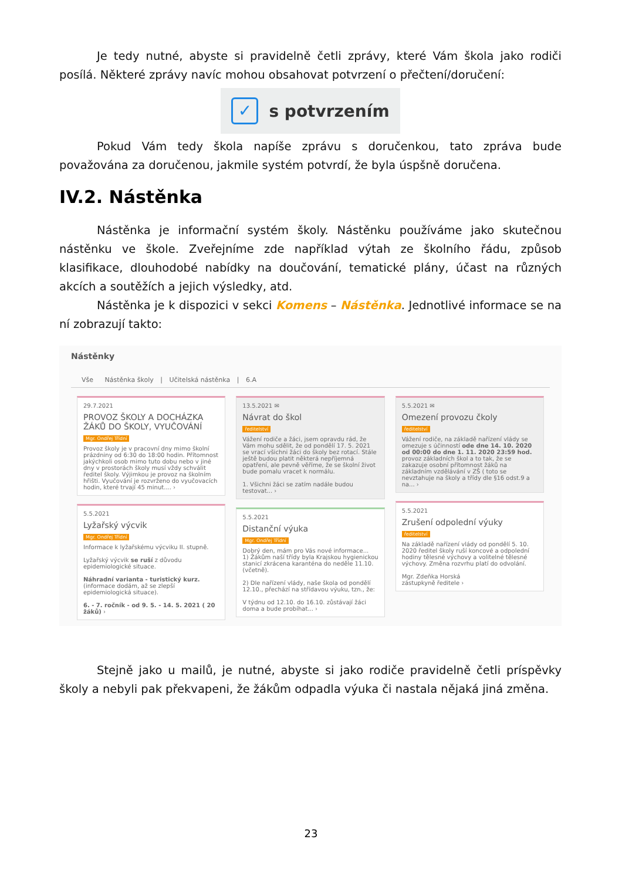Je tedy nutné, abyste si pravidelně četli zprávy, které Vám škola jako rodiči posílá. Některé zprávy navíc mohou obsahovat potvrzení o přečtení/doručení:
✓ s potvrzením
Pokud Vám tedy škola napíše zprávu s doručenkou, tato zpráva bude považována za doručenou, jakmile systém potvrdí, že byla úspšně doručena.
IV.2. Nástěnka
Nástěnka je informační systém školy. Nástěnku používáme jako skutečnou nástěnku ve škole. Zveřejníme zde například výtah ze školního řádu, způsob klasifikace, dlouhodobé nabídky na doučování, tematické plány, účast na různých akcích a soutěžích a jejich výsledky, atd.
Nástěnka je k dispozici v sekci Komens – Nástěnka. Jednotlivé informace se na ní zobrazují takto:
Nástěnky
Vše Nástěnka školy | Učitelská nástěnka | 6.A
29.7.2021
PROVOZ ŠKOLY A DOCHÁZKA ŽÁKŮ DO ŠKOLY, VYUČOVÁNÍ
Mgr. Ondřej Třídní
Provoz školy je v pracovní dny mimo školní prázdniny od 6:30 do 18:00 hodin. Přítomnost jakýchkoli osob mimo tuto dobu nebo v jiné dny v prostorách školy musí vždy schválit ředitel školy. Výjimkou je provoz na školním hřišti. Vyučování je rozvrženo do vyučovacích hodin, které trvají 45 minut.... ›
5.5.2021
Lyžařský výcvik
Mgr. Ondřej Třídní
Informace k lyžařskému výcviku II. stupně.
Lyžařský výcvik se ruší z důvodu epidemiologické situace.
Náhradní varianta - turistický kurz. (informace dodám, až se zlepší epidemiologická situace).
6. - 7. ročník - od 9. 5. - 14. 5. 2021 ( 20 žáků) ›
13.5.2021 ✉
Návrat do škol
ředitelství
Vážení rodiče a žáci, jsem opravdu rád, že Vám mohu sdělit, že od pondělí 17. 5. 2021 se vrací všichni žáci do školy bez rotací. Stále ještě budou platit některá nepříjemná opatření, ale pevně věříme, že se školní život bude pomalu vracet k normálu.
1. Všichni žáci se zatím nadále budou testovat... ›
5.5.2021
Distanční výuka
Mgr. Ondřej Třídní
Dobrý den, mám pro Vás nové informace...
1) Žákům naší třídy byla Krajskou hygienickou stanicí zkrácena karanténa do neděle 11.10. (včetně).
2) Dle nařízení vlády, naše škola od pondělí 12.10., přechází na střídavou výuku, tzn., že:
V týdnu od 12.10. do 16.10. zůstávají žáci doma a bude probíhat... ›
5.5.2021 ✉
Omezení provozu čkoly
ředitelství
Vážení rodiče, na základě nařízení vlády se omezuje s účinností ode dne 14. 10. 2020 od 00:00 do dne 1. 11. 2020 23:59 hod. provoz základních škol a to tak, že se zakazuje osobní přítomnost žáků na základním vzdělávání v ZŠ ( toto se nevztahuje na školy a třídy dle §16 odst.9 a na... ›
5.5.2021
Zrušení odpolední výuky
ředitelství
Na základě nařízení vlády od pondělí 5. 10. 2020 ředitel školy ruší koncové a odpolední hodiny tělesné výchovy a volitelné tělesné výchovy. Změna rozvrhu platí do odvolání.
Mgr. Zdeňka Horská
zástupkyně ředitele ›
Stejně jako u mailů, je nutné, abyste si jako rodiče pravidelně četli príspěvky školy a nebyli pak překvapeni, že žákům odpadla výuka či nastala nějaká jiná změna.
23